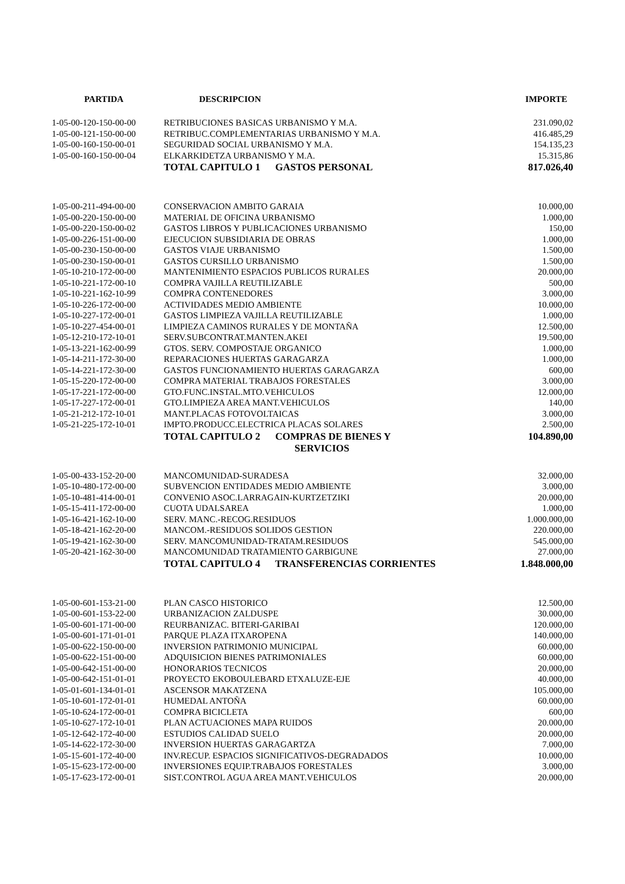| PARTIDA | DESCRIPCION | IMPORTE | |
| --- | --- | --- | --- |
| 1-05-00-120-150-00-00 | RETRIBUCIONES BASICAS URBANISMO Y M.A. | 231.090,02 | |
| 1-05-00-121-150-00-00 | RETRIBUC.COMPLEMENTARIAS URBANISMO Y M.A. | 416.485,29 | |
| 1-05-00-160-150-00-01 | SEGURIDAD SOCIAL URBANISMO Y M.A. | 154.135,23 | |
| 1-05-00-160-150-00-04 | ELKARKIDETZA URBANISMO Y M.A. | 15.315,86 | |
| | TOTAL CAPITULO 1 GASTOS PERSONAL | 817.026,40 | |
| 1-05-00-211-494-00-00 | CONSERVACION AMBITO GARAIA | 10.000,00 | |
| 1-05-00-220-150-00-00 | MATERIAL DE OFICINA URBANISMO | 1.000,00 | |
| 1-05-00-220-150-00-02 | GASTOS LIBROS Y PUBLICACIONES URBANISMO | 150,00 | |
| 1-05-00-226-151-00-00 | EJECUCION SUBSIDIARIA DE OBRAS | 1.000,00 | |
| 1-05-00-230-150-00-00 | GASTOS VIAJE URBANISMO | 1.500,00 | |
| 1-05-00-230-150-00-01 | GASTOS CURSILLO URBANISMO | 1.500,00 | |
| 1-05-10-210-172-00-00 | MANTENIMIENTO ESPACIOS PUBLICOS RURALES | 20.000,00 | |
| 1-05-10-221-172-00-10 | COMPRA VAJILLA REUTILIZABLE | 500,00 | |
| 1-05-10-221-162-10-99 | COMPRA CONTENEDORES | 3.000,00 | |
| 1-05-10-226-172-00-00 | ACTIVIDADES MEDIO AMBIENTE | 10.000,00 | |
| 1-05-10-227-172-00-01 | GASTOS LIMPIEZA VAJILLA REUTILIZABLE | 1.000,00 | |
| 1-05-10-227-454-00-01 | LIMPIEZA CAMINOS RURALES Y DE MONTAÑA | 12.500,00 | |
| 1-05-12-210-172-10-01 | SERV.SUBCONTRAT.MANTEN.AKEI | 19.500,00 | |
| 1-05-13-221-162-00-99 | GTOS. SERV. COMPOSTAJE ORGANICO | 1.000,00 | |
| 1-05-14-211-172-30-00 | REPARACIONES HUERTAS GARAGARZA | 1.000,00 | |
| 1-05-14-221-172-30-00 | GASTOS FUNCIONAMIENTO HUERTAS GARAGARZA | 600,00 | |
| 1-05-15-220-172-00-00 | COMPRA MATERIAL TRABAJOS FORESTALES | 3.000,00 | |
| 1-05-17-221-172-00-00 | GTO.FUNC.INSTAL.MTO.VEHICULOS | 12.000,00 | |
| 1-05-17-227-172-00-01 | GTO.LIMPIEZA AREA MANT.VEHICULOS | 140,00 | |
| 1-05-21-212-172-10-01 | MANT.PLACAS FOTOVOLTAICAS | 3.000,00 | |
| 1-05-21-225-172-10-01 | IMPTO.PRODUCC.ELECTRICA PLACAS SOLARES | 2.500,00 | |
| | TOTAL CAPITULO 2 COMPRAS DE BIENES Y SERVICIOS | 104.890,00 | |
| 1-05-00-433-152-20-00 | MANCOMUNIDAD-SURADESA | 32.000,00 | |
| 1-05-10-480-172-00-00 | SUBVENCION ENTIDADES MEDIO AMBIENTE | 3.000,00 | |
| 1-05-10-481-414-00-01 | CONVENIO ASOC.LARRAGAIN-KURTZETZIKI | 20.000,00 | |
| 1-05-15-411-172-00-00 | CUOTA UDALSAREA | 1.000,00 | |
| 1-05-16-421-162-10-00 | SERV. MANC.-RECOG.RESIDUOS | 1.000.000,00 | |
| 1-05-18-421-162-20-00 | MANCOM.-RESIDUOS SOLIDOS GESTION | 220.000,00 | |
| 1-05-19-421-162-30-00 | SERV. MANCOMUNIDAD-TRATAM.RESIDUOS | 545.000,00 | |
| 1-05-20-421-162-30-00 | MANCOMUNIDAD TRATAMIENTO GARBIGUNE | 27.000,00 | |
| | TOTAL CAPITULO 4 TRANSFERENCIAS CORRIENTES | 1.848.000,00 | |
| 1-05-00-601-153-21-00 | PLAN CASCO HISTORICO | 12.500,00 | |
| 1-05-00-601-153-22-00 | URBANIZACION ZALDUSPE | 30.000,00 | |
| 1-05-00-601-171-00-00 | REURBANIZAC. BITERI-GARIBAI | 120.000,00 | |
| 1-05-00-601-171-01-01 | PARQUE PLAZA ITXAROPENA | 140.000,00 | |
| 1-05-00-622-150-00-00 | INVERSION PATRIMONIO MUNICIPAL | 60.000,00 | |
| 1-05-00-622-151-00-00 | ADQUISICION BIENES PATRIMONIALES | 60.000,00 | |
| 1-05-00-642-151-00-00 | HONORARIOS TECNICOS | 20.000,00 | |
| 1-05-00-642-151-01-01 | PROYECTO EKOBOULEBARD ETXALUZE-EJE | 40.000,00 | |
| 1-05-01-601-134-01-01 | ASCENSOR MAKATZENA | 105.000,00 | |
| 1-05-10-601-172-01-01 | HUMEDAL ANTOÑA | 60.000,00 | |
| 1-05-10-624-172-00-01 | COMPRA BICICLETA | 600,00 | |
| 1-05-10-627-172-10-01 | PLAN ACTUACIONES MAPA RUIDOS | 20.000,00 | |
| 1-05-12-642-172-40-00 | ESTUDIOS CALIDAD SUELO | 20.000,00 | |
| 1-05-14-622-172-30-00 | INVERSION HUERTAS GARAGARTZA | 7.000,00 | |
| 1-05-15-601-172-40-00 | INV.RECUP. ESPACIOS SIGNIFICATIVOS-DEGRADADOS | 10.000,00 | |
| 1-05-15-623-172-00-00 | INVERSIONES EQUIP.TRABAJOS FORESTALES | 3.000,00 | |
| 1-05-17-623-172-00-01 | SIST.CONTROL AGUA AREA MANT.VEHICULOS | 20.000,00 | |